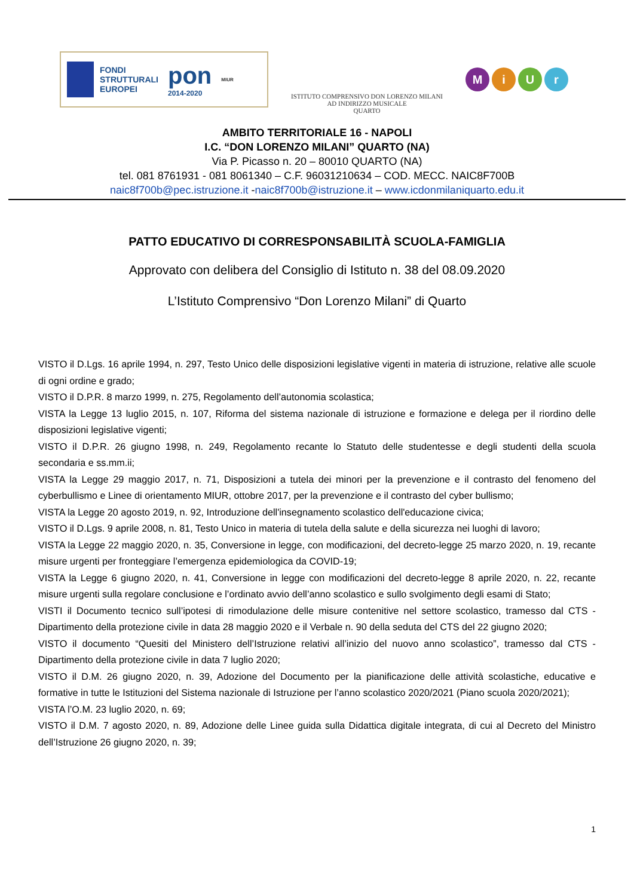FONDI
STRUTTURALI
EUROPEI
pon
2014-2020
MIUR
ISTITUTO COMPRENSIVO DON LORENZO MILANI
AD INDIRIZZO MUSICALE
QUARTO
MiUr
AMBITO TERRITORIALE 16 - NAPOLI
I.C. “DON LORENZO MILANI” QUARTO (NA)
Via P. Picasso n. 20 – 80010 QUARTO (NA)
tel. 081 8761931 - 081 8061340 – C.F. 96031210634 – COD. MECC. NAIC8F700B
naic8f700b@pec.istruzione.it -naic8f700b@istruzione.it – www.icdonmilaniquarto.edu.it
PATTO EDUCATIVO DI CORRESPONSABILITÀ SCUOLA-FAMIGLIA
Approvato con delibera del Consiglio di Istituto n. 38 del 08.09.2020
L’Istituto Comprensivo “Don Lorenzo Milani” di Quarto
VISTO il D.Lgs. 16 aprile 1994, n. 297, Testo Unico delle disposizioni legislative vigenti in materia di istruzione, relative alle scuole di ogni ordine e grado;
VISTO il D.P.R. 8 marzo 1999, n. 275, Regolamento dell’autonomia scolastica;
VISTA la Legge 13 luglio 2015, n. 107, Riforma del sistema nazionale di istruzione e formazione e delega per il riordino delle disposizioni legislative vigenti;
VISTO il D.P.R. 26 giugno 1998, n. 249, Regolamento recante lo Statuto delle studentesse e degli studenti della scuola secondaria e ss.mm.ii;
VISTA la Legge 29 maggio 2017, n. 71, Disposizioni a tutela dei minori per la prevenzione e il contrasto del fenomeno del cyberbullismo e Linee di orientamento MIUR, ottobre 2017, per la prevenzione e il contrasto del cyber bullismo;
VISTA la Legge 20 agosto 2019, n. 92, Introduzione dell'insegnamento scolastico dell'educazione civica;
VISTO il D.Lgs. 9 aprile 2008, n. 81, Testo Unico in materia di tutela della salute e della sicurezza nei luoghi di lavoro;
VISTA la Legge 22 maggio 2020, n. 35, Conversione in legge, con modificazioni, del decreto-legge 25 marzo 2020, n. 19, recante misure urgenti per fronteggiare l’emergenza epidemiologica da COVID-19;
VISTA la Legge 6 giugno 2020, n. 41, Conversione in legge con modificazioni del decreto-legge 8 aprile 2020, n. 22, recante misure urgenti sulla regolare conclusione e l’ordinato avvio dell’anno scolastico e sullo svolgimento degli esami di Stato;
VISTI il Documento tecnico sull’ipotesi di rimodulazione delle misure contenitive nel settore scolastico, tramesso dal CTS - Dipartimento della protezione civile in data 28 maggio 2020 e il Verbale n. 90 della seduta del CTS del 22 giugno 2020;
VISTO il documento “Quesiti del Ministero dell’Istruzione relativi all’inizio del nuovo anno scolastico”, tramesso dal CTS - Dipartimento della protezione civile in data 7 luglio 2020;
VISTO il D.M. 26 giugno 2020, n. 39, Adozione del Documento per la pianificazione delle attività scolastiche, educative e formative in tutte le Istituzioni del Sistema nazionale di Istruzione per l’anno scolastico 2020/2021 (Piano scuola 2020/2021);
VISTA l’O.M. 23 luglio 2020, n. 69;
VISTO il D.M. 7 agosto 2020, n. 89, Adozione delle Linee guida sulla Didattica digitale integrata, di cui al Decreto del Ministro dell’Istruzione 26 giugno 2020, n. 39;
1